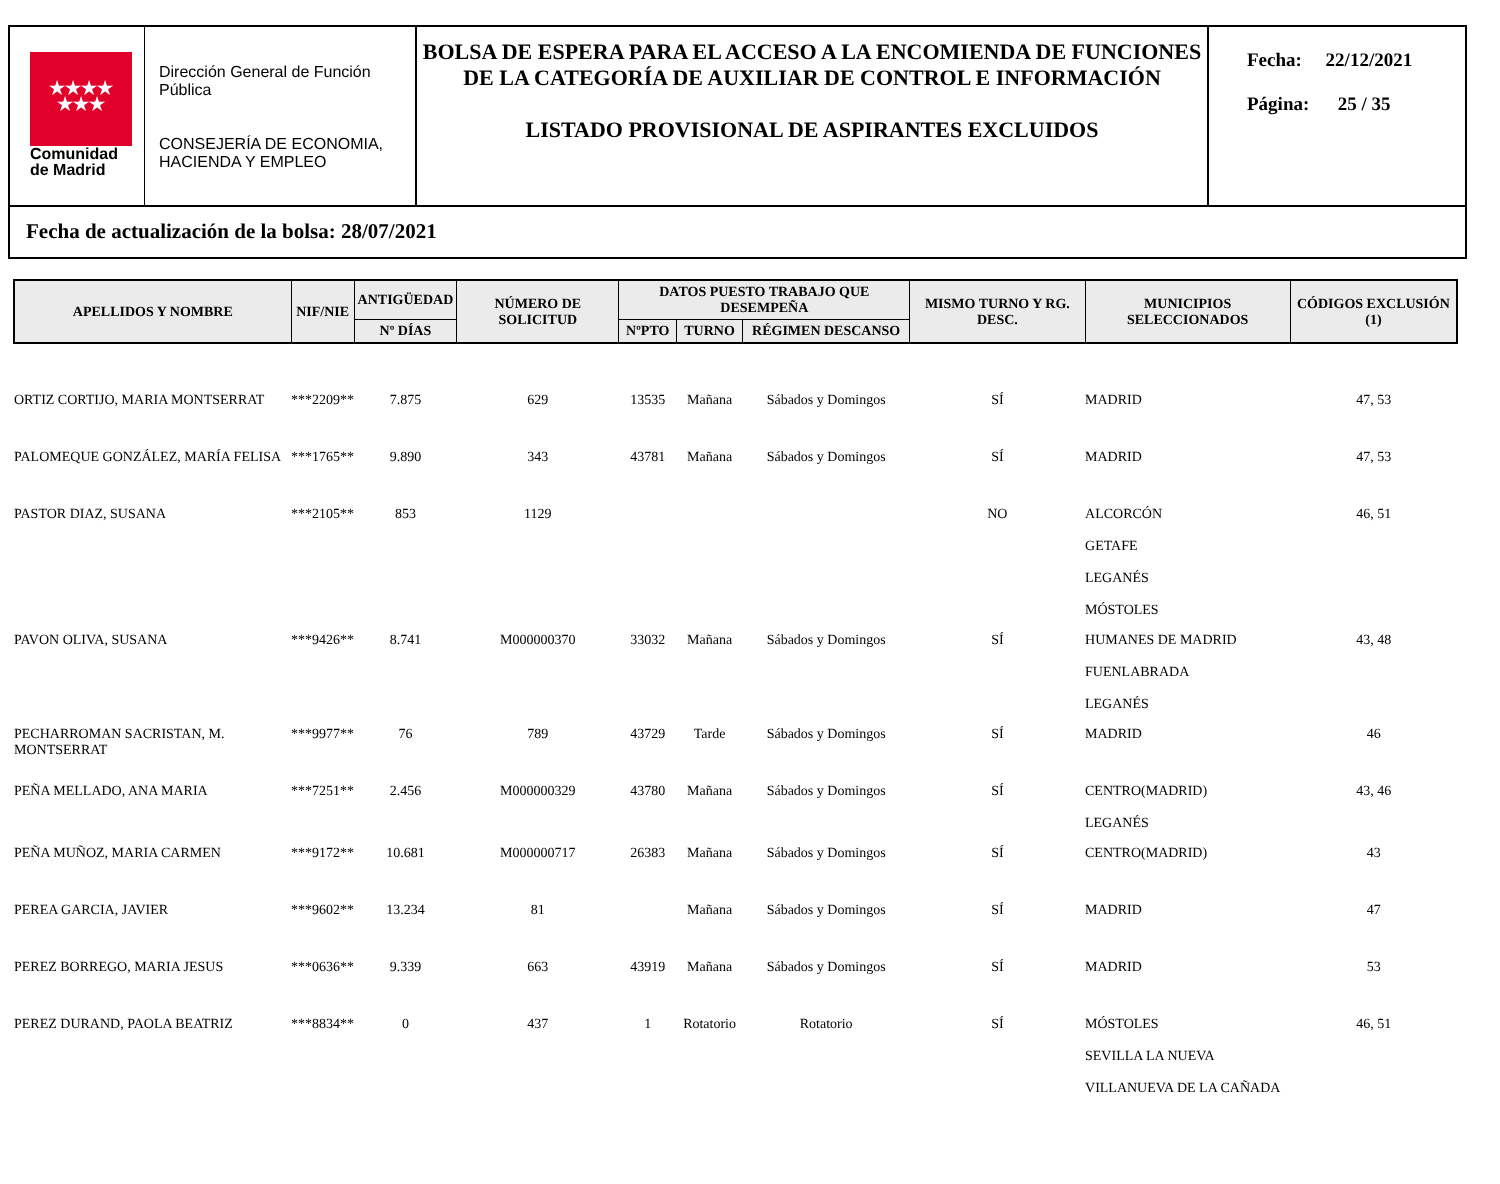★★★★
★★★
Comunidad
de Madrid
Dirección General de Función Pública
CONSEJERÍA DE ECONOMIA, HACIENDA Y EMPLEO
BOLSA DE ESPERA PARA EL ACCESO A LA ENCOMIENDA DE FUNCIONES DE LA CATEGORÍA DE AUXILIAR DE CONTROL E INFORMACIÓN
LISTADO PROVISIONAL DE ASPIRANTES EXCLUIDOS
Fecha: 22/12/2021
Página: 25 / 35
Fecha de actualización de la bolsa: 28/07/2021
| APELLIDOS Y NOMBRE | NIF/NIE | ANTIGÜEDAD | NÚMERO DE SOLICITUD | DATOS PUESTO TRABAJO QUE DESEMPEÑA | | | MISMO TURNO Y RG. DESC. | MUNICIPIOS SELECCIONADOS | CÓDIGOS EXCLUSIÓN (1) |
| --- | --- | --- | --- | --- | --- | --- | --- | --- | --- |
| | | Nº DÍAS | | NºPTO | TURNO | RÉGIMEN DESCANSO | | | |
| ORTIZ CORTIJO, MARIA MONTSERRAT | ***2209** | 7.875 | 629 | 13535 | Mañana | Sábados y Domingos | SÍ | MADRID | 47, 53 |
| PALOMEQUE GONZÁLEZ, MARÍA FELISA | ***1765** | 9.890 | 343 | 43781 | Mañana | Sábados y Domingos | SÍ | MADRID | 47, 53 |
| PASTOR DIAZ, SUSANA | ***2105** | 853 | 1129 | | | | NO | ALCORCÓN GETAFE LEGANÉS MÓSTOLES | 46, 51 |
| PAVON OLIVA, SUSANA | ***9426** | 8.741 | M000000370 | 33032 | Mañana | Sábados y Domingos | SÍ | HUMANES DE MADRID FUENLABRADA LEGANÉS | 43, 48 |
| PECHARROMAN SACRISTAN, M. MONTSERRAT | ***9977** | 76 | 789 | 43729 | Tarde | Sábados y Domingos | SÍ | MADRID | 46 |
| PEÑA MELLADO, ANA MARIA | ***7251** | 2.456 | M000000329 | 43780 | Mañana | Sábados y Domingos | SÍ | CENTRO(MADRID) LEGANÉS | 43, 46 |
| PEÑA MUÑOZ, MARIA CARMEN | ***9172** | 10.681 | M000000717 | 26383 | Mañana | Sábados y Domingos | SÍ | CENTRO(MADRID) | 43 |
| PEREA GARCIA, JAVIER | ***9602** | 13.234 | 81 | | Mañana | Sábados y Domingos | SÍ | MADRID | 47 |
| PEREZ BORREGO, MARIA JESUS | ***0636** | 9.339 | 663 | 43919 | Mañana | Sábados y Domingos | SÍ | MADRID | 53 |
| PEREZ DURAND, PAOLA BEATRIZ | ***8834** | 0 | 437 | 1 | Rotatorio | Rotatorio | SÍ | MÓSTOLES SEVILLA LA NUEVA VILLANUEVA DE LA CAÑADA | 46, 51 |